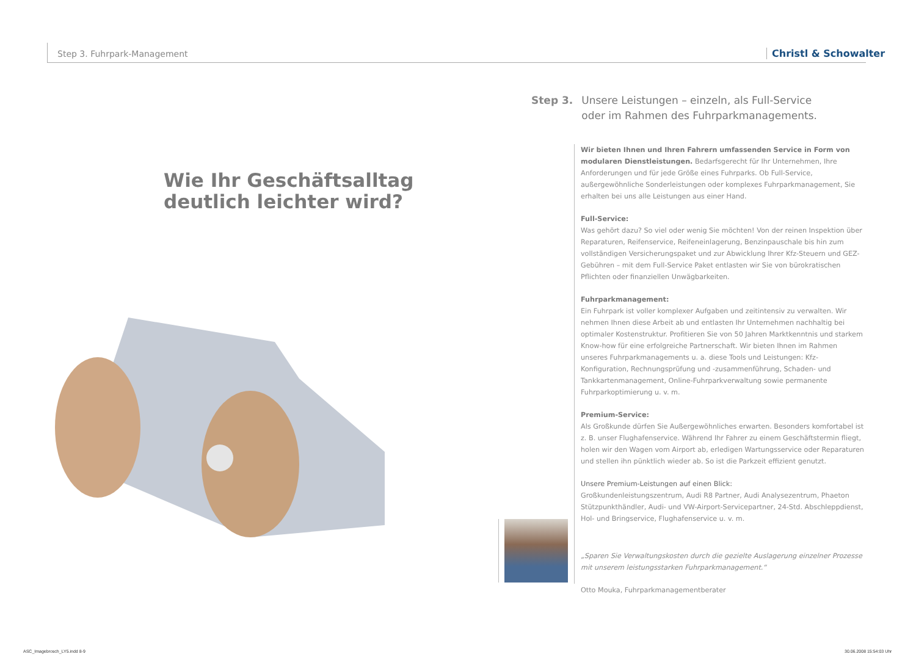Step 3. Fuhrpark-Management Christl & Schowalter
Wie Ihr Geschäftsalltag
deutlich leichter wird?
Step 3. Unsere Leistungen – einzeln, als Full-Service
oder im Rahmen des Fuhrparkmanagements.
Wir bieten Ihnen und Ihren Fahrern umfassenden Service in Form von modularen Dienstleistungen. Bedarfsgerecht für Ihr Unternehmen, Ihre Anforderungen und für jede Größe eines Fuhrparks. Ob Full-Service, außergewöhnliche Sonderleistungen oder komplexes Fuhrparkmanagement, Sie erhalten bei uns alle Leistungen aus einer Hand.
Full-Service:
Was gehört dazu? So viel oder wenig Sie möchten! Von der reinen Inspektion über Reparaturen, Reifenservice, Reifeneinlagerung, Benzinpauschale bis hin zum vollständigen Versicherungspaket und zur Abwicklung Ihrer Kfz-Steuern und GEZ-Gebühren – mit dem Full-Service Paket entlasten wir Sie von bürokratischen Pflichten oder finanziellen Unwägbarkeiten.
Fuhrparkmanagement:
Ein Fuhrpark ist voller komplexer Aufgaben und zeitintensiv zu verwalten. Wir nehmen Ihnen diese Arbeit ab und entlasten Ihr Unternehmen nachhaltig bei optimaler Kostenstruktur. Profitieren Sie von 50 Jahren Marktkenntnis und starkem Know-how für eine erfolgreiche Partnerschaft. Wir bieten Ihnen im Rahmen unseres Fuhrparkmanagements u. a. diese Tools und Leistungen: Kfz-Konfiguration, Rechnungsprüfung und -zusammenführung, Schaden- und Tankkartenmanagement, Online-Fuhrparkverwaltung sowie permanente Fuhrparkoptimierung u. v. m.
Premium-Service:
Als Großkunde dürfen Sie Außergewöhnliches erwarten. Besonders komfortabel ist z. B. unser Flughafenservice. Während Ihr Fahrer zu einem Geschäftstermin fliegt, holen wir den Wagen vom Airport ab, erledigen Wartungsservice oder Reparaturen und stellen ihn pünktlich wieder ab. So ist die Parkzeit effizient genutzt.
Unsere Premium-Leistungen auf einen Blick:
Großkundenleistungszentrum, Audi R8 Partner, Audi Analysezentrum, Phaeton Stützpunkthändler, Audi- und VW-Airport-Servicepartner, 24-Std. Abschleppdienst, Hol- und Bringservice, Flughafenservice u. v. m.
„Sparen Sie Verwaltungskosten durch die gezielte Auslagerung einzelner Prozesse mit unserem leistungsstarken Fuhrparkmanagement.“
Otto Mouka, Fuhrparkmanagementberater
ASC_Imagebrosch_LY5.indd 8-9 30.06.2008 15:54:03 Uhr